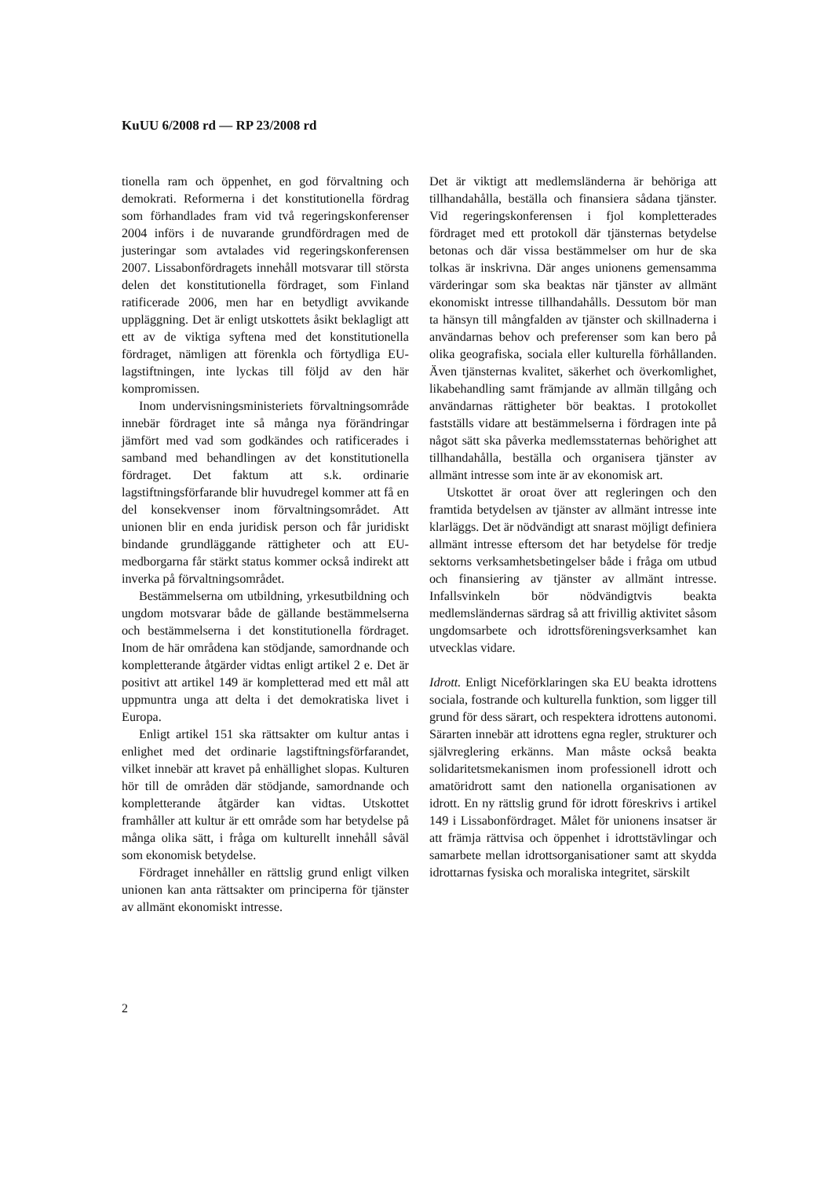KuUU 6/2008 rd — RP 23/2008 rd
tionella ram och öppenhet, en god förvaltning och demokrati. Reformerna i det konstitutionella fördrag som förhandlades fram vid två regeringskonferenser 2004 införs i de nuvarande grundfördragen med de justeringar som avtalades vid regeringskonferensen 2007. Lissabonfördragets innehåll motsvarar till största delen det konstitutionella fördraget, som Finland ratificerade 2006, men har en betydligt avvikande uppläggning. Det är enligt utskottets åsikt beklagligt att ett av de viktiga syftena med det konstitutionella fördraget, nämligen att förenkla och förtydliga EU-lagstiftningen, inte lyckas till följd av den här kompromissen.
Inom undervisningsministeriets förvaltningsområde innebär fördraget inte så många nya förändringar jämfört med vad som godkändes och ratificerades i samband med behandlingen av det konstitutionella fördraget. Det faktum att s.k. ordinarie lagstiftningsförfarande blir huvudregel kommer att få en del konsekvenser inom förvaltningsområdet. Att unionen blir en enda juridisk person och får juridiskt bindande grundläggande rättigheter och att EU-medborgarna får stärkt status kommer också indirekt att inverka på förvaltningsområdet.
Bestämmelserna om utbildning, yrkesutbildning och ungdom motsvarar både de gällande bestämmelserna och bestämmelserna i det konstitutionella fördraget. Inom de här områdena kan stödjande, samordnande och kompletterande åtgärder vidtas enligt artikel 2 e. Det är positivt att artikel 149 är kompletterad med ett mål att uppmuntra unga att delta i det demokratiska livet i Europa.
Enligt artikel 151 ska rättsakter om kultur antas i enlighet med det ordinarie lagstiftningsförfarandet, vilket innebär att kravet på enhällighet slopas. Kulturen hör till de områden där stödjande, samordnande och kompletterande åtgärder kan vidtas. Utskottet framhåller att kultur är ett område som har betydelse på många olika sätt, i fråga om kulturellt innehåll såväl som ekonomisk betydelse.
Fördraget innehåller en rättslig grund enligt vilken unionen kan anta rättsakter om principerna för tjänster av allmänt ekonomiskt intresse.
Det är viktigt att medlemsländerna är behöriga att tillhandahålla, beställa och finansiera sådana tjänster. Vid regeringskonferensen i fjol kompletterades fördraget med ett protokoll där tjänsternas betydelse betonas och där vissa bestämmelser om hur de ska tolkas är inskrivna. Där anges unionens gemensamma värderingar som ska beaktas när tjänster av allmänt ekonomiskt intresse tillhandahålls. Dessutom bör man ta hänsyn till mångfalden av tjänster och skillnaderna i användarnas behov och preferenser som kan bero på olika geografiska, sociala eller kulturella förhållanden. Även tjänsternas kvalitet, säkerhet och överkomlighet, likabehandling samt främjande av allmän tillgång och användarnas rättigheter bör beaktas. I protokollet fastställs vidare att bestämmelserna i fördragen inte på något sätt ska påverka medlemsstaternas behörighet att tillhandahålla, beställa och organisera tjänster av allmänt intresse som inte är av ekonomisk art.
Utskottet är oroat över att regleringen och den framtida betydelsen av tjänster av allmänt intresse inte klarläggs. Det är nödvändigt att snarast möjligt definiera allmänt intresse eftersom det har betydelse för tredje sektorns verksamhetsbetingelser både i fråga om utbud och finansiering av tjänster av allmänt intresse. Infallsvinkeln bör nödvändigtvis beakta medlemsländernas särdrag så att frivillig aktivitet såsom ungdomsarbete och idrottsföreningsverksamhet kan utvecklas vidare.
Idrott. Enligt Niceförklaringen ska EU beakta idrottens sociala, fostrande och kulturella funktion, som ligger till grund för dess särart, och respektera idrottens autonomi. Särarten innebär att idrottens egna regler, strukturer och självreglering erkänns. Man måste också beakta solidaritetsmekanismen inom professionell idrott och amatöridrott samt den nationella organisationen av idrott. En ny rättslig grund för idrott föreskrivs i artikel 149 i Lissabonfördraget. Målet för unionens insatser är att främja rättvisa och öppenhet i idrottstävlingar och samarbete mellan idrottsorganisationer samt att skydda idrottarnas fysiska och moraliska integritet, särskilt
2